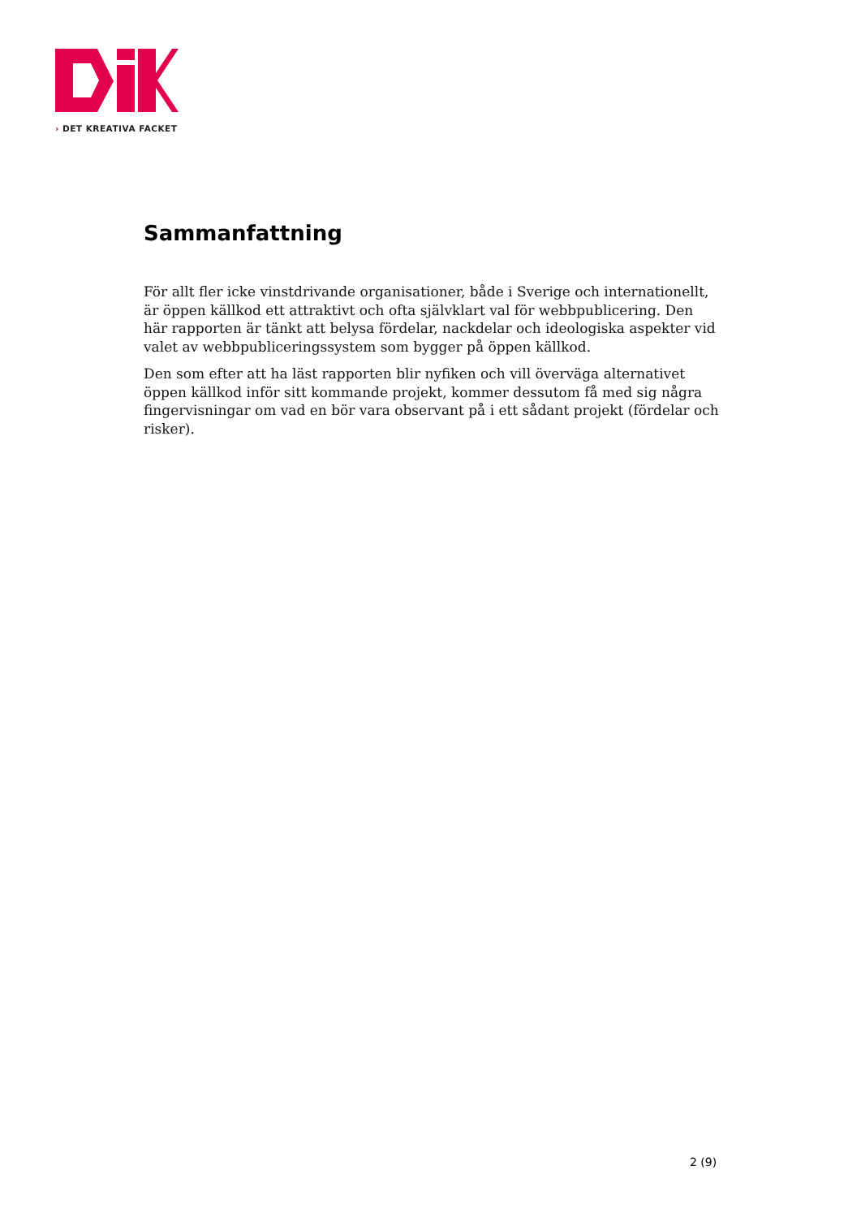› DET KREATIVA FACKET
Sammanfattning
För allt fler icke vinstdrivande organisationer, både i Sverige och internationellt, är öppen källkod ett attraktivt och ofta självklart val för webbpublicering. Den här rapporten är tänkt att belysa fördelar, nackdelar och ideologiska aspekter vid valet av webbpubliceringssystem som bygger på öppen källkod.
Den som efter att ha läst rapporten blir nyfiken och vill överväga alternativet öppen källkod inför sitt kommande projekt, kommer dessutom få med sig några fingervisningar om vad en bör vara observant på i ett sådant projekt (fördelar och risker).
2 (9)